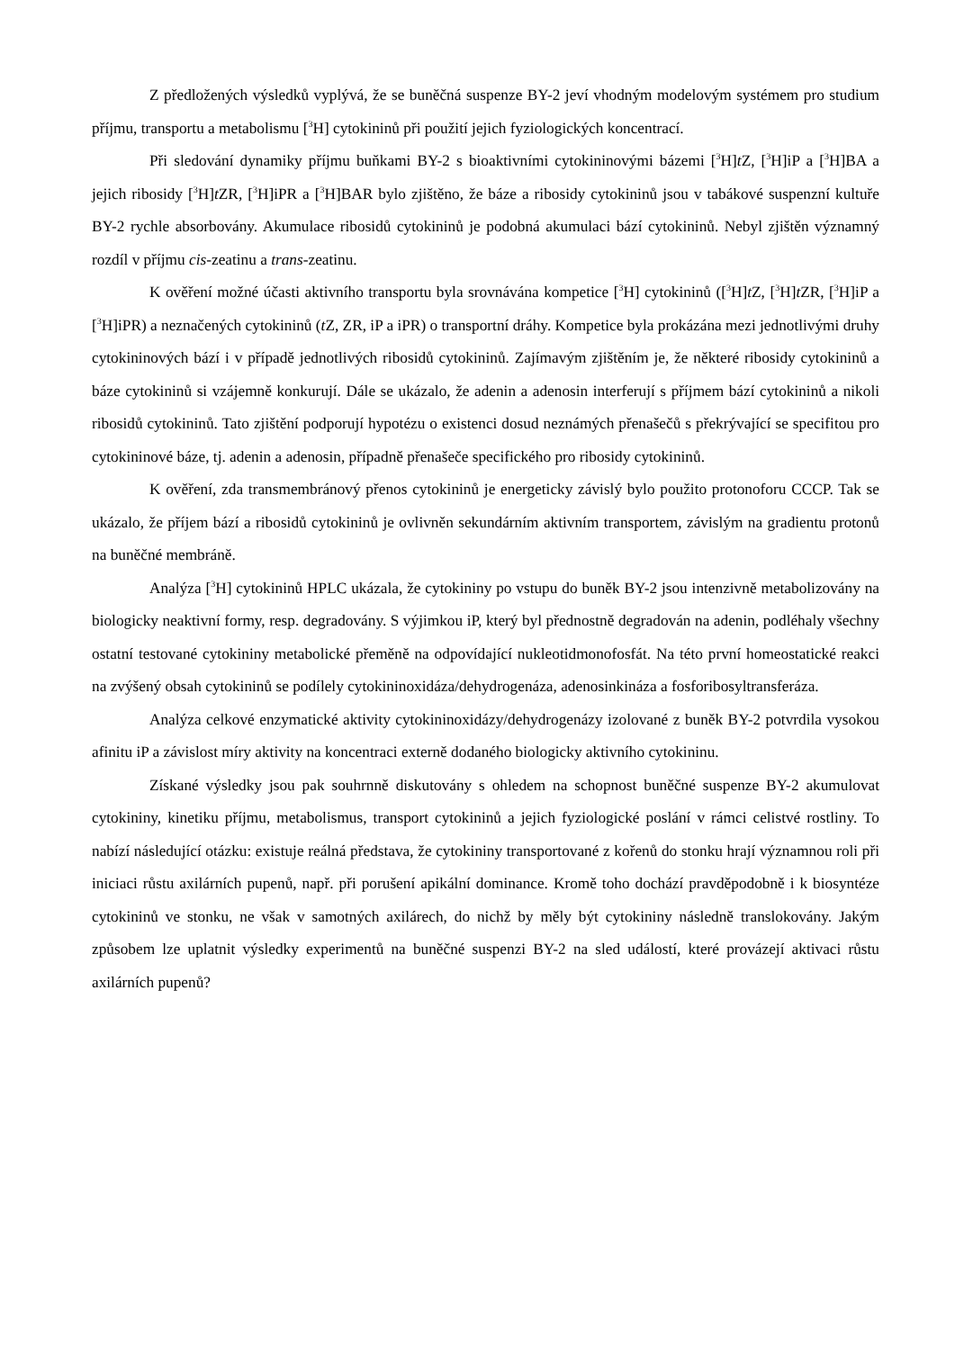Z předložených výsledků vyplývá, že se buněčná suspenze BY-2 jeví vhodným modelovým systémem pro studium příjmu, transportu a metabolismu [<sup>3</sup>H] cytokininů při použití jejich fyziologických koncentrací.
Při sledování dynamiky příjmu buňkami BY-2 s bioaktivními cytokininovými bázemi [<sup>3</sup>H]t Z, [<sup>3</sup>H]iP a [<sup>3</sup>H]BA a jejich ribosidy [<sup>3</sup>H]t ZR, [<sup>3</sup>H]iPR a [<sup>3</sup>H]BAR bylo zjištěno, že báze a ribosidy cytokininů jsou v tabákové suspenzní kultuře BY-2 rychle absorbovány. Akumulace ribosidů cytokininů je podobná akumulaci bází cytokininů. Nebyl zjištěn významný rozdíl v příjmu cis-zeatinu a trans-zeatinu.
K ověření možné účasti aktivního transportu byla srovnávána kompetice [<sup>3</sup>H] cytokininů ([<sup>3</sup>H]t Z, [<sup>3</sup>H]t ZR, [<sup>3</sup>H]iP a [<sup>3</sup>H]iPR) a neznačených cytokininů (t Z, ZR, iP a iPR) o transportní dráhy. Kompetice byla prokázána mezi jednotlivými druhy cytokininových bází i v případě jednotlivých ribosidů cytokininů. Zajímavým zjištěním je, že některé ribosidy cytokininů a báze cytokininů si vzájemně konkurují. Dále se ukázalo, že adenin a adenosin interferují s příjmem bází cytokininů a nikoli ribosidů cytokininů. Tato zjištění podporují hypotézu o existenci dosud neznámých přenašečů s překrývající se specifitou pro cytokininové báze, tj. adenin a adenosin, případně přenašeče specifického pro ribosidy cytokininů.
K ověření, zda transmembránový přenos cytokininů je energeticky závislý bylo použito protonoforu CCCP. Tak se ukázalo, že příjem bází a ribosidů cytokininů je ovlivněn sekundárním aktivním transportem, závislým na gradientu protonů na buněčné membráně.
Analýza [<sup>3</sup>H] cytokininů HPLC ukázala, že cytokininy po vstupu do buněk BY-2 jsou intenzivně metabolizovány na biologicky neaktivní formy, resp. degradovány. S výjimkou iP, který byl přednostně degradován na adenin, podléhaly všechny ostatní testované cytokininy metabolické přeměně na odpovídající nukleotidmonofosfát. Na této první homeostatické reakci na zvýšený obsah cytokininů se podílely cytokininoxidáza/dehydrogenáza, adenosinkináza a fosforibosyltransferáza.
Analýza celkové enzymatické aktivity cytokininoxidázy/dehydrogenázy izolované z buněk BY-2 potvrdila vysokou afinitu iP a závislost míry aktivity na koncentraci externě dodaného biologicky aktivního cytokininu.
Získané výsledky jsou pak souhrnně diskutovány s ohledem na schopnost buněčné suspenze BY-2 akumulovat cytokininy, kinetiku příjmu, metabolismus, transport cytokininů a jejich fyziologické poslání v rámci celistvé rostliny. To nabízí následující otázku: existuje reálná představa, že cytokininy transportované z kořenů do stonku hrají významnou roli při iniciaci růstu axilárních pupenů, např. při porušení apikální dominance. Kromě toho dochází pravděpodobně i k biosyntéze cytokininů ve stonku, ne však v samotných axilárech, do nichž by měly být cytokininy následně translokovány. Jakým způsobem lze uplatnit výsledky experimentů na buněčné suspenzi BY-2 na sled událostí, které provázejí aktivaci růstu axilárních pupenů?